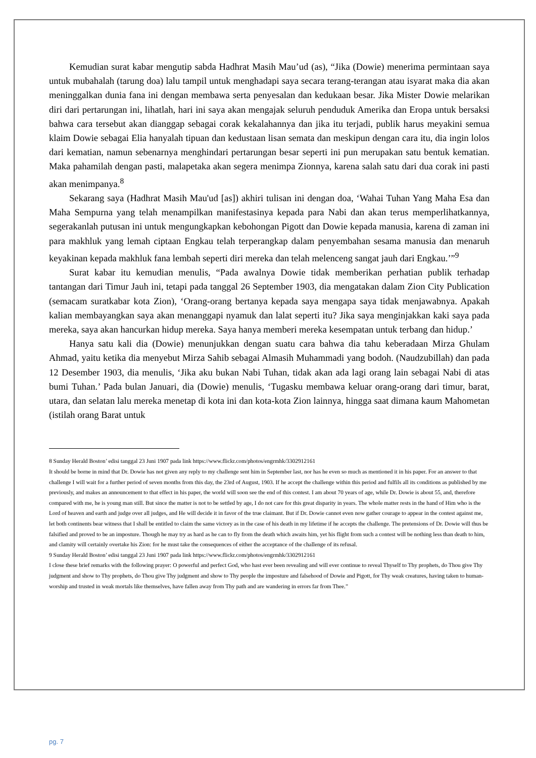Kemudian surat kabar mengutip sabda Hadhrat Masih Mau’ud (as), “Jika (Dowie) menerima permintaan saya untuk mubahalah (tarung doa) lalu tampil untuk menghadapi saya secara terang-terangan atau isyarat maka dia akan meninggalkan dunia fana ini dengan membawa serta penyesalan dan kedukaan besar. Jika Mister Dowie melarikan diri dari pertarungan ini, lihatlah, hari ini saya akan mengajak seluruh penduduk Amerika dan Eropa untuk bersaksi bahwa cara tersebut akan dianggap sebagai corak kekalahannya dan jika itu terjadi, publik harus meyakini semua klaim Dowie sebagai Elia hanyalah tipuan dan kedustaan lisan semata dan meskipun dengan cara itu, dia ingin lolos dari kematian, namun sebenarnya menghindari pertarungan besar seperti ini pun merupakan satu bentuk kematian. Maka pahamilah dengan pasti, malapetaka akan segera menimpa Zionnya, karena salah satu dari dua corak ini pasti akan menimpanya.<sup>8</sup>
Sekarang saya (Hadhrat Masih Mau'ud [as]) akhiri tulisan ini dengan doa, ‘Wahai Tuhan Yang Maha Esa dan Maha Sempurna yang telah menampilkan manifestasinya kepada para Nabi dan akan terus memperlihatkannya, segerakanlah putusan ini untuk mengungkapkan kebohongan Pigott dan Dowie kepada manusia, karena di zaman ini para makhluk yang lemah ciptaan Engkau telah terperangkap dalam penyembahan sesama manusia dan menaruh keyakinan kepada makhluk fana lembah seperti diri mereka dan telah melenceng sangat jauh dari Engkau.’”<sup>9</sup>
Surat kabar itu kemudian menulis, “Pada awalnya Dowie tidak memberikan perhatian publik terhadap tantangan dari Timur Jauh ini, tetapi pada tanggal 26 September 1903, dia mengatakan dalam Zion City Publication (semacam suratkabar kota Zion), ‘Orang-orang bertanya kepada saya mengapa saya tidak menjawabnya. Apakah kalian membayangkan saya akan menanggapi nyamuk dan lalat seperti itu? Jika saya menginjakkan kaki saya pada mereka, saya akan hancurkan hidup mereka. Saya hanya memberi mereka kesempatan untuk terbang dan hidup.’
Hanya satu kali dia (Dowie) menunjukkan dengan suatu cara bahwa dia tahu keberadaan Mirza Ghulam Ahmad, yaitu ketika dia menyebut Mirza Sahib sebagai Almasih Muhammadi yang bodoh. (Naudzubillah) dan pada 12 Desember 1903, dia menulis, ‘Jika aku bukan Nabi Tuhan, tidak akan ada lagi orang lain sebagai Nabi di atas bumi Tuhan.’ Pada bulan Januari, dia (Dowie) menulis, ‘Tugasku membawa keluar orang-orang dari timur, barat, utara, dan selatan lalu mereka menetap di kota ini dan kota-kota Zion lainnya, hingga saat dimana kaum Mahometan (istilah orang Barat untuk
8 Sunday Herald Boston’ edisi tanggal 23 Juni 1907 pada link https://www.flickr.com/photos/engrmhk/3302912161
It should be borne in mind that Dr. Dowie has not given any reply to my challenge sent him in September last, nor has he even so much as mentioned it in his paper. For an answer to that challenge I will wait for a further period of seven months from this day, the 23rd of August, 1903. If he accept the challenge within this period and fulfils all its conditions as published by me previously, and makes an announcement to that effect in his paper, the world will soon see the end of this contest. I am about 70 years of age, while Dr. Dowie is about 55, and, therefore compared with me, he is young man still. But since the matter is not to be settled by age, I do not care for this great disparity in years. The whole matter rests in the hand of Him who is the Lord of heaven and earth and judge over all judges, and He will decide it in favor of the true claimant. But if Dr. Dowie cannot even now gather courage to appear in the contest against me, let both continents bear witness that I shall be entitled to claim the same victory as in the case of his death in my lifetime if he accepts the challenge. The pretensions of Dr. Dowie will thus be falsified and proved to be an imposture. Though he may try as hard as he can to fly from the death which awaits him, yet his flight from such a contest will be nothing less than death to him, and clamity will certainly overtake his Zion: for he must take the consequences of either the acceptance of the challenge of its refusal.
9 Sunday Herald Boston’ edisi tanggal 23 Juni 1907 pada link https://www.flickr.com/photos/engrmhk/3302912161
I close these brief remarks with the following prayer: O powerful and perfect God, who hast ever been revealing and will ever continue to reveal Thyself to Thy prophets, do Thou give Thy judgment and show to Thy prophets, do Thou give Thy judgment and show to Thy people the imposture and falsehood of Dowie and Pigott, for Thy weak creatures, having taken to human-worship and trusted in weak mortals like themselves, have fallen away from Thy path and are wandering in errors far from Thee.”
pg. 7